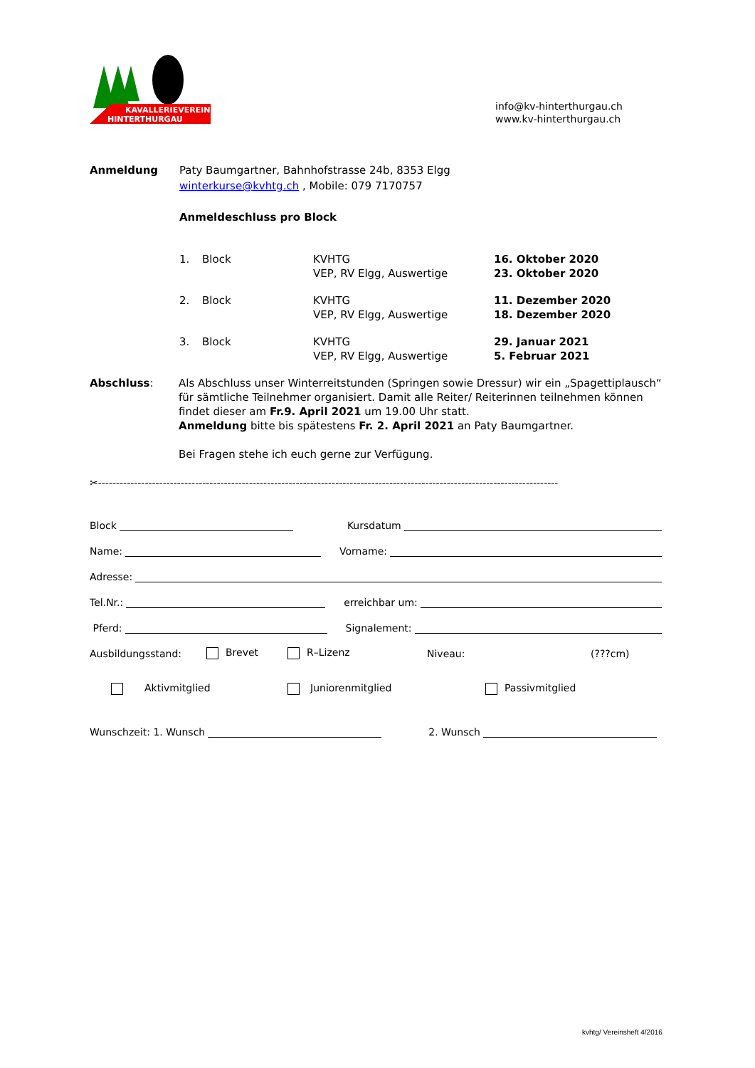KAVALLERIEVEREIN
HINTERTHURGAU
info@kv-hinterthurgau.ch
www.kv-hinterthurgau.ch
Anmeldung Paty Baumgartner, Bahnhofstrasse 24b, 8353 Elgg
winterkurse@kvhtg.ch , Mobile: 079 7170757
Anmeldeschluss pro Block
| 1. | Block | KVHTG VEP, RV Elgg, Auswertige | 16. Oktober 2020 23. Oktober 2020 |
| 2. | Block | KVHTG VEP, RV Elgg, Auswertige | 11. Dezember 2020 18. Dezember 2020 |
| 3. | Block | KVHTG VEP, RV Elgg, Auswertige | 29. Januar 2021 5. Februar 2021 |
Abschluss: Als Abschluss unser Winterreitstunden (Springen sowie Dressur) wir ein „Spagettiplausch“ für sämtliche Teilnehmer organisiert. Damit alle Reiter/ Reiterinnen teilnehmen können findet dieser am Fr.9. April 2021 um 19.00 Uhr statt.
Anmeldung bitte bis spätestens Fr. 2. April 2021 an Paty Baumgartner.
Bei Fragen stehe ich euch gerne zur Verfügung.
✂--------------------------------------------------------------------------------------------------------------------------------
Block Kursdatum
Name: Vorname:
Adresse:
Tel.Nr.: erreichbar um:
Pferd: Signalement:
Ausbildungsstand: Brevet R–Lizenz Niveau: (???cm)
Aktivmitglied Juniorenmitglied Passivmitglied
Wunschzeit: 1. Wunsch 2. Wunsch
kvhtg/ Vereinsheft 4/2016